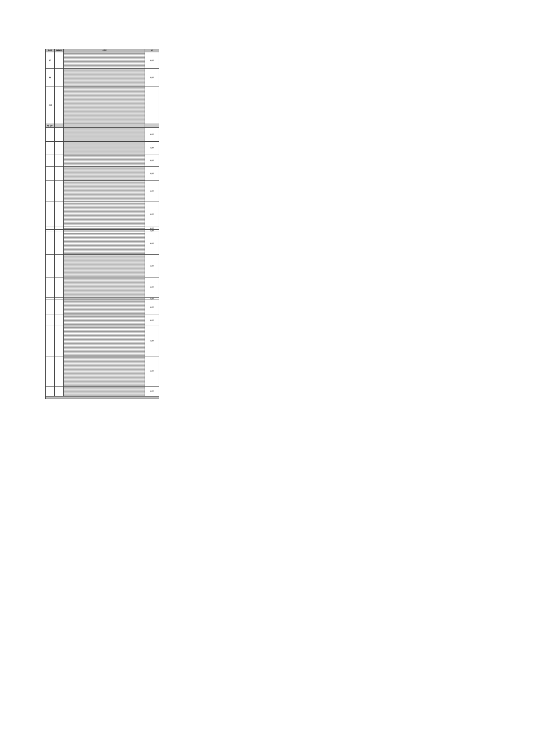| 国家/地区 | 最新更新时间 | 入境要求 | 备注 |
| --- | --- | --- | --- |
| 澳门 | | | 继续执行 |
| 越南 | | | 继续执行 |
| 新加坡 | | | |
| 泰国（曼谷） | | | |
| | | | 继续执行 |
| | | | 继续执行 |
| | | | 继续执行 |
| | | | 继续执行 |
| | | | 继续执行 |
| | | | 继续执行 |
| | | | 继续执行 |
| | | | 继续执行 |
| | | | 继续执行 |
| | | | 继续执行 |
| | | | 继续执行 |
| | | | 继续执行 |
| | | | 继续执行 |
| | | | 继续执行 |
| | | | 继续执行 |
| | | | 继续执行 |
| | | | 继续执行 |